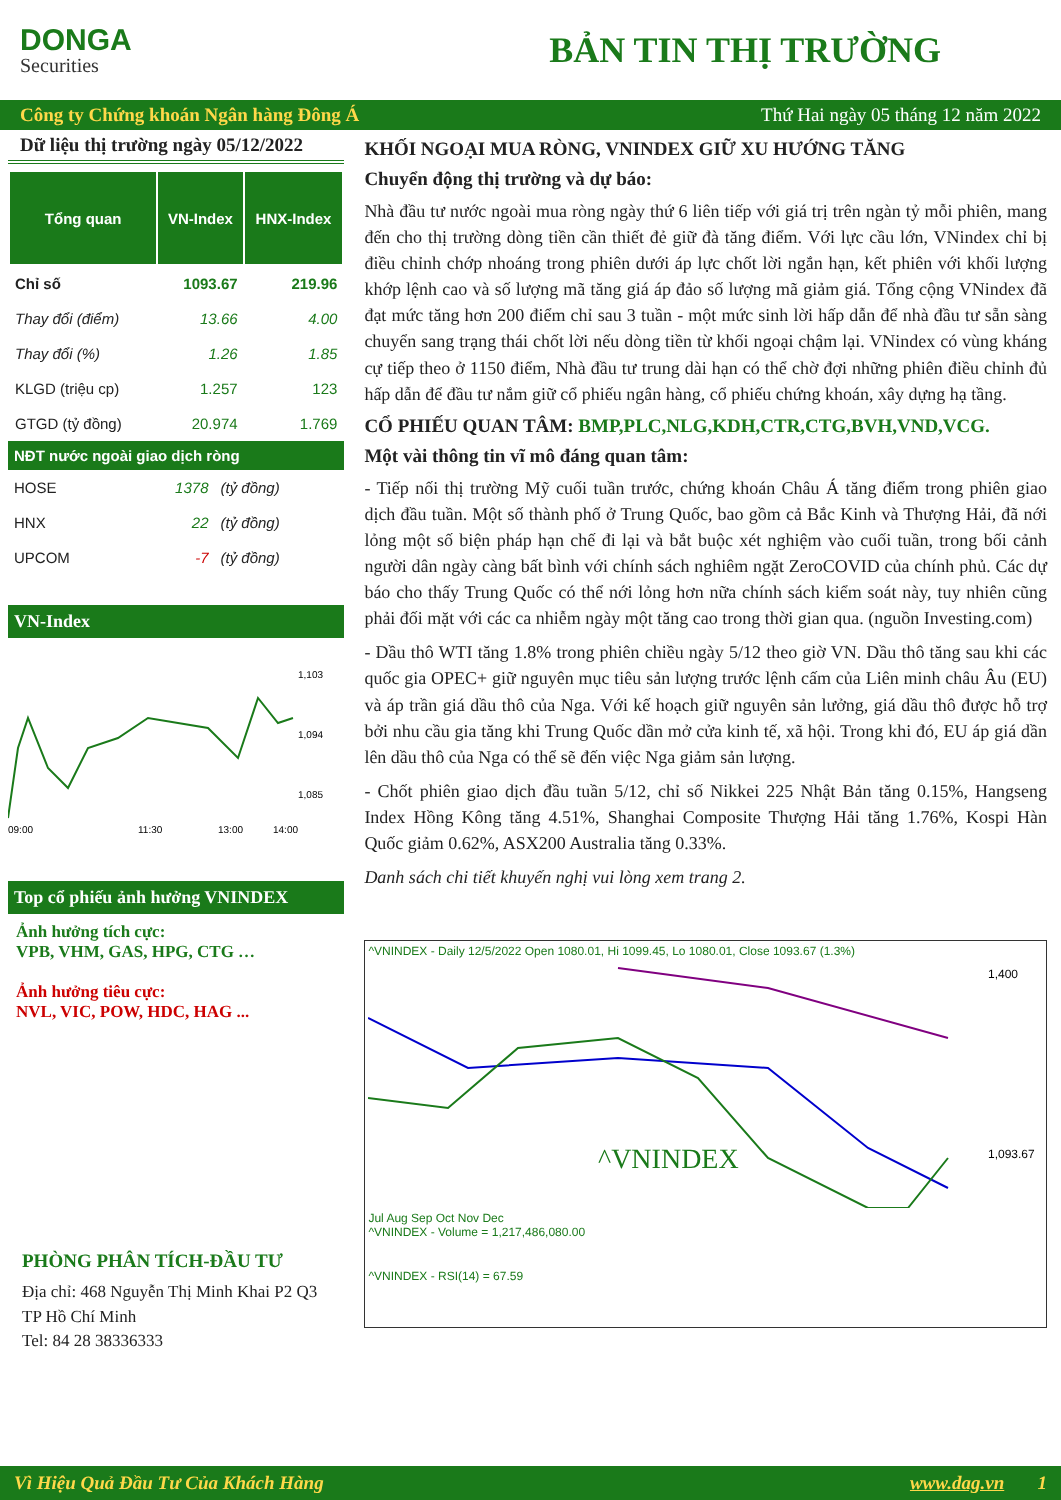DONGA
Securities
BẢN TIN THỊ TRƯỜNG
Công ty Chứng khoán Ngân hàng Đông Á Thứ Hai ngày 05 tháng 12 năm 2022
Dữ liệu thị trường ngày 05/12/2022
| Tổng quan | VN-Index | HNX-Index |
| --- | --- | --- |
| Chỉ số | 1093.67 | 219.96 |
| Thay đổi (điểm) | 13.66 | 4.00 |
| Thay đổi (%) | 1.26 | 1.85 |
| KLGD (triệu cp) | 1.257 | 123 |
| GTGD (tỷ đồng) | 20.974 | 1.769 |
NĐT nước ngoài giao dịch ròng
| HOSE | 1378 | (tỷ đồng) |
| HNX | 22 | (tỷ đồng) |
| UPCOM | -7 | (tỷ đồng) |
VN-Index
1,103
1,094
1,085
09:00
11:30
13:00
14:00
Top cổ phiếu ảnh hưởng VNINDEX
Ảnh hưởng tích cực:
VPB, VHM, GAS, HPG, CTG …
Ảnh hưởng tiêu cực:
NVL, VIC, POW, HDC, HAG ...
PHÒNG PHÂN TÍCH-ĐẦU TƯ
Địa chỉ: 468 Nguyễn Thị Minh Khai P2 Q3
TP Hồ Chí Minh
Tel: 84 28 38336333
KHỐI NGOẠI MUA RÒNG, VNINDEX GIỮ XU HƯỚNG TĂNG
Chuyển động thị trường và dự báo:
Nhà đầu tư nước ngoài mua ròng ngày thứ 6 liên tiếp với giá trị trên ngàn tỷ mỗi phiên, mang đến cho thị trường dòng tiền cần thiết đẻ giữ đà tăng điểm. Với lực cầu lớn, VNindex chỉ bị điều chỉnh chớp nhoáng trong phiên dưới áp lực chốt lời ngắn hạn, kết phiên với khối lượng khớp lệnh cao và số lượng mã tăng giá áp đảo số lượng mã giảm giá. Tổng cộng VNindex đã đạt mức tăng hơn 200 điểm chỉ sau 3 tuần - một mức sinh lời hấp dẫn để nhà đầu tư sẵn sàng chuyển sang trạng thái chốt lời nếu dòng tiền từ khối ngoại chậm lại. VNindex có vùng kháng cự tiếp theo ở 1150 điểm, Nhà đầu tư trung dài hạn có thể chờ đợi những phiên điều chỉnh đủ hấp dẫn để đầu tư nắm giữ cổ phiếu ngân hàng, cổ phiếu chứng khoán, xây dựng hạ tầng.
CỔ PHIẾU QUAN TÂM: BMP,PLC,NLG,KDH,CTR,CTG,BVH,VND,VCG.
Một vài thông tin vĩ mô đáng quan tâm:
- Tiếp nối thị trường Mỹ cuối tuần trước, chứng khoán Châu Á tăng điểm trong phiên giao dịch đầu tuần. Một số thành phố ở Trung Quốc, bao gồm cả Bắc Kinh và Thượng Hải, đã nới lỏng một số biện pháp hạn chế đi lại và bắt buộc xét nghiệm vào cuối tuần, trong bối cảnh người dân ngày càng bất bình với chính sách nghiêm ngặt ZeroCOVID của chính phủ. Các dự báo cho thấy Trung Quốc có thể nới lỏng hơn nữa chính sách kiểm soát này, tuy nhiên cũng phải đối mặt với các ca nhiễm ngày một tăng cao trong thời gian qua. (nguồn Investing.com)
- Dầu thô WTI tăng 1.8% trong phiên chiều ngày 5/12 theo giờ VN. Dầu thô tăng sau khi các quốc gia OPEC+ giữ nguyên mục tiêu sản lượng trước lệnh cấm của Liên minh châu Âu (EU) và áp trần giá dầu thô của Nga. Với kế hoạch giữ nguyên sản lưởng, giá dầu thô được hỗ trợ bởi nhu cầu gia tăng khi Trung Quốc dần mở cửa kinh tế, xã hội. Trong khi đó, EU áp giá dần lên dầu thô của Nga có thể sẽ đến việc Nga giảm sản lượng.
- Chốt phiên giao dịch đầu tuần 5/12, chỉ số Nikkei 225 Nhật Bản tăng 0.15%, Hangseng Index Hồng Kông tăng 4.51%, Shanghai Composite Thượng Hải tăng 1.76%, Kospi Hàn Quốc giảm 0.62%, ASX200 Australia tăng 0.33%.
Danh sách chi tiết khuyến nghị vui lòng xem trang 2.
^VNINDEX - Daily 12/5/2022 Open 1080.01, Hi 1099.45, Lo 1080.01, Close 1093.67 (1.3%)
^VNINDEX
1,400
1,093.67
Jul Aug Sep Oct Nov Dec
^VNINDEX - Volume = 1,217,486,080.00
^VNINDEX - RSI(14) = 67.59
Vì Hiệu Quả Đầu Tư Của Khách Hàng www.dag.vn 1